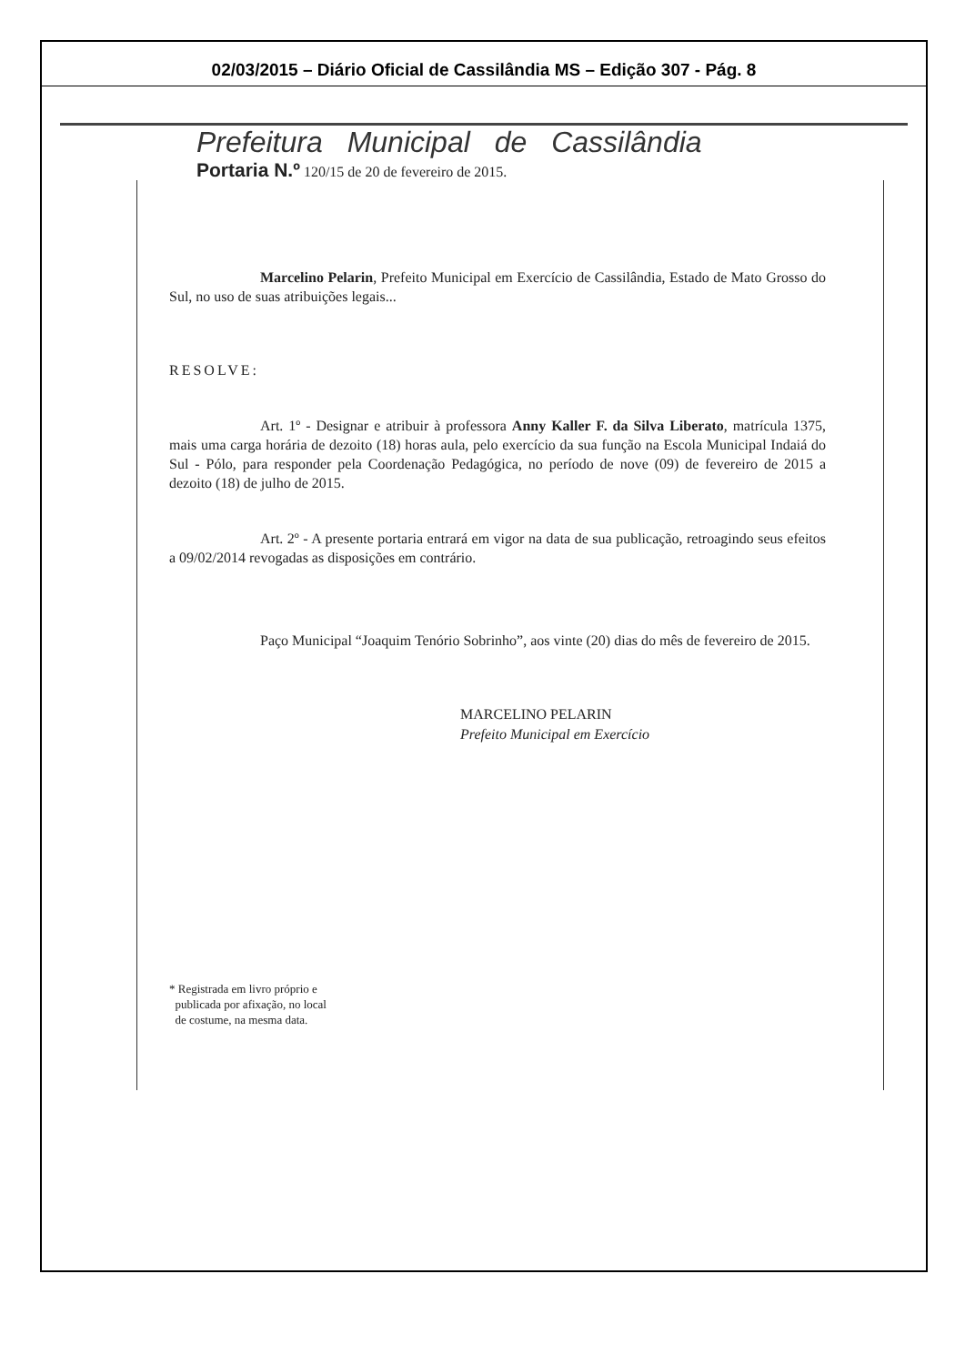02/03/2015 – Diário Oficial de Cassilândia MS – Edição 307 - Pág. 8
Prefeitura Municipal de Cassilândia
Portaria N.º 120/15 de 20 de fevereiro de 2015.
Marcelino Pelarin, Prefeito Municipal em Exercício de Cassilândia, Estado de Mato Grosso do Sul, no uso de suas atribuições legais...
RESOLVE:
Art. 1º - Designar e atribuir à professora Anny Kaller F. da Silva Liberato, matrícula 1375, mais uma carga horária de dezoito (18) horas aula, pelo exercício da sua função na Escola Municipal Indaiá do Sul - Pólo, para responder pela Coordenação Pedagógica, no período de nove (09) de fevereiro de 2015 a dezoito (18) de julho de 2015.
Art. 2º - A presente portaria entrará em vigor na data de sua publicação, retroagindo seus efeitos a 09/02/2014 revogadas as disposições em contrário.
Paço Municipal “Joaquim Tenório Sobrinho”, aos vinte (20) dias do mês de fevereiro de 2015.
MARCELINO PELARIN
Prefeito Municipal em Exercício
* Registrada em livro próprio e
publicada por afixação, no local
de costume, na mesma data.